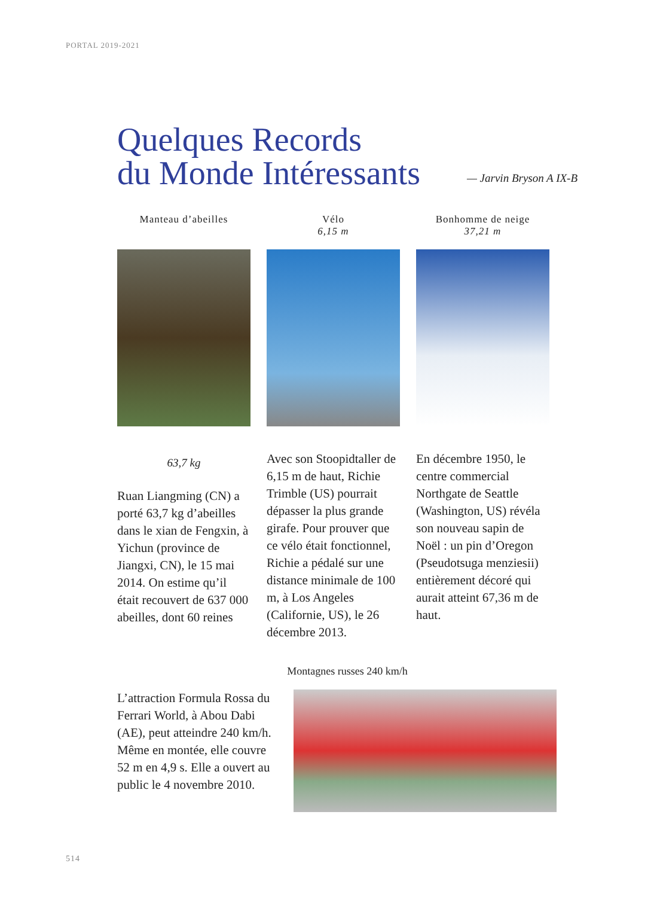PORTAL 2019-2021
Quelques Records
du Monde Intéressants
— Jarvin Bryson A IX-B
Manteau d’abeilles
63,7 kg
Ruan Liangming (CN) a porté 63,7 kg d’abeilles dans le xian de Fengxin, à Yichun (province de Jiangxi, CN), le 15 mai 2014. On estime qu’il était recouvert de 637 000 abeilles, dont 60 reines
Vélo
6,15 m
Avec son Stoopidtaller de 6,15 m de haut, Richie Trimble (US) pourrait dépasser la plus grande girafe. Pour prouver que ce vélo était fonctionnel, Richie a pédalé sur une distance minimale de 100 m, à Los Angeles (Californie, US), le 26 décembre 2013.
Bonhomme de neige
37,21 m
En décembre 1950, le centre commercial Northgate de Seattle (Washington, US) révéla son nouveau sapin de Noël : un pin d’Oregon (Pseudotsuga menziesii) entièrement décoré qui aurait atteint 67,36 m de haut.
Montagnes russes 240 km/h
L’attraction Formula Rossa du Ferrari World, à Abou Dabi (AE), peut atteindre 240 km/h. Même en montée, elle couvre 52 m en 4,9 s. Elle a ouvert au public le 4 novembre 2010.
514